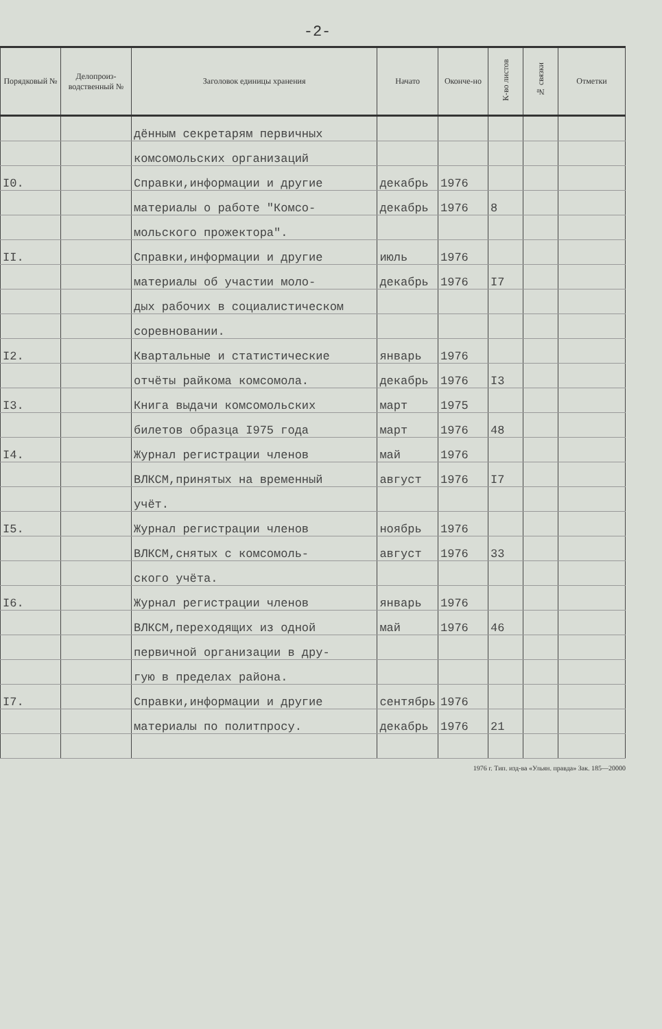-2-
| Порядковый № | Делопроиз-водственный № | Заголовок единицы хранения | Начато | Оконче-но | К-во листов | № связки | Отметки |
| --- | --- | --- | --- | --- | --- | --- | --- |
| | | дённым секретарям первичных | | | | | |
| | | комсомольских организаций | | | | | |
| I0. | | Справки,информации и другие | декабрь | 1976 | | | |
| | | материалы о работе "Комсо- | декабрь | 1976 | 8 | | |
| | | мольского прожектора". | | | | | |
| II. | | Справки,информации и другие | июль | 1976 | | | |
| | | материалы об участии моло- | декабрь | 1976 | I7 | | |
| | | дых рабочих в социалистическом | | | | | |
| | | соревновании. | | | | | |
| I2. | | Квартальные и статистические | январь | 1976 | | | |
| | | отчёты райкома комсомола. | декабрь | 1976 | I3 | | |
| I3. | | Книга выдачи комсомольских | март | 1975 | | | |
| | | билетов образца I975 года | март | 1976 | 48 | | |
| I4. | | Журнал регистрации членов | май | 1976 | | | |
| | | ВЛКСМ,принятых на временный | август | 1976 | I7 | | |
| | | учёт. | | | | | |
| I5. | | Журнал регистрации членов | ноябрь | 1976 | | | |
| | | ВЛКСМ,снятых с комсомоль- | август | 1976 | 33 | | |
| | | ского учёта. | | | | | |
| I6. | | Журнал регистрации членов | январь | 1976 | | | |
| | | ВЛКСМ,переходящих из одной | май | 1976 | 46 | | |
| | | первичной организации в дру- | | | | | |
| | | гую в пределах района. | | | | | |
| I7. | | Справки,информации и другие | сентябрь | 1976 | | | |
| | | материалы по политпросу. | декабрь | 1976 | 21 | | |
1976 г. Тип. изд-ва «Ульян. правда» Зак. 185—20000